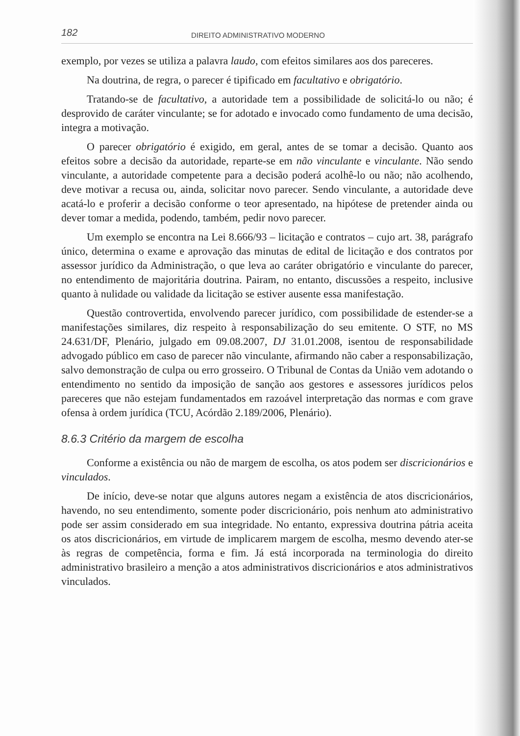182 DIREITO ADMINISTRATIVO MODERNO
exemplo, por vezes se utiliza a palavra laudo, com efeitos similares aos dos pareceres.
Na doutrina, de regra, o parecer é tipificado em facultativo e obrigatório.
Tratando-se de facultativo, a autoridade tem a possibilidade de solicitá-lo ou não; é desprovido de caráter vinculante; se for adotado e invocado como fundamento de uma decisão, integra a motivação.
O parecer obrigatório é exigido, em geral, antes de se tomar a decisão. Quanto aos efeitos sobre a decisão da autoridade, reparte-se em não vinculante e vinculante. Não sendo vinculante, a autoridade competente para a decisão poderá acolhê-lo ou não; não acolhendo, deve motivar a recusa ou, ainda, solicitar novo parecer. Sendo vinculante, a autoridade deve acatá-lo e proferir a decisão conforme o teor apresentado, na hipótese de pretender ainda ou dever tomar a medida, podendo, também, pedir novo parecer.
Um exemplo se encontra na Lei 8.666/93 – licitação e contratos – cujo art. 38, parágrafo único, determina o exame e aprovação das minutas de edital de licitação e dos contratos por assessor jurídico da Administração, o que leva ao caráter obrigatório e vinculante do parecer, no entendimento de majoritária doutrina. Pairam, no entanto, discussões a respeito, inclusive quanto à nulidade ou validade da licitação se estiver ausente essa manifestação.
Questão controvertida, envolvendo parecer jurídico, com possibilidade de estender-se a manifestações similares, diz respeito à responsabilização do seu emitente. O STF, no MS 24.631/DF, Plenário, julgado em 09.08.2007, DJ 31.01.2008, isentou de responsabilidade advogado público em caso de parecer não vinculante, afirmando não caber a responsabilização, salvo demonstração de culpa ou erro grosseiro. O Tribunal de Contas da União vem adotando o entendimento no sentido da imposição de sanção aos gestores e assessores jurídicos pelos pareceres que não estejam fundamentados em razoável interpretação das normas e com grave ofensa à ordem jurídica (TCU, Acórdão 2.189/2006, Plenário).
8.6.3 Critério da margem de escolha
Conforme a existência ou não de margem de escolha, os atos podem ser discricionários e vinculados.
De início, deve-se notar que alguns autores negam a existência de atos discricionários, havendo, no seu entendimento, somente poder discricionário, pois nenhum ato administrativo pode ser assim considerado em sua integridade. No entanto, expressiva doutrina pátria aceita os atos discricionários, em virtude de implicarem margem de escolha, mesmo devendo ater-se às regras de competência, forma e fim. Já está incorporada na terminologia do direito administrativo brasileiro a menção a atos administrativos discricionários e atos administrativos vinculados.